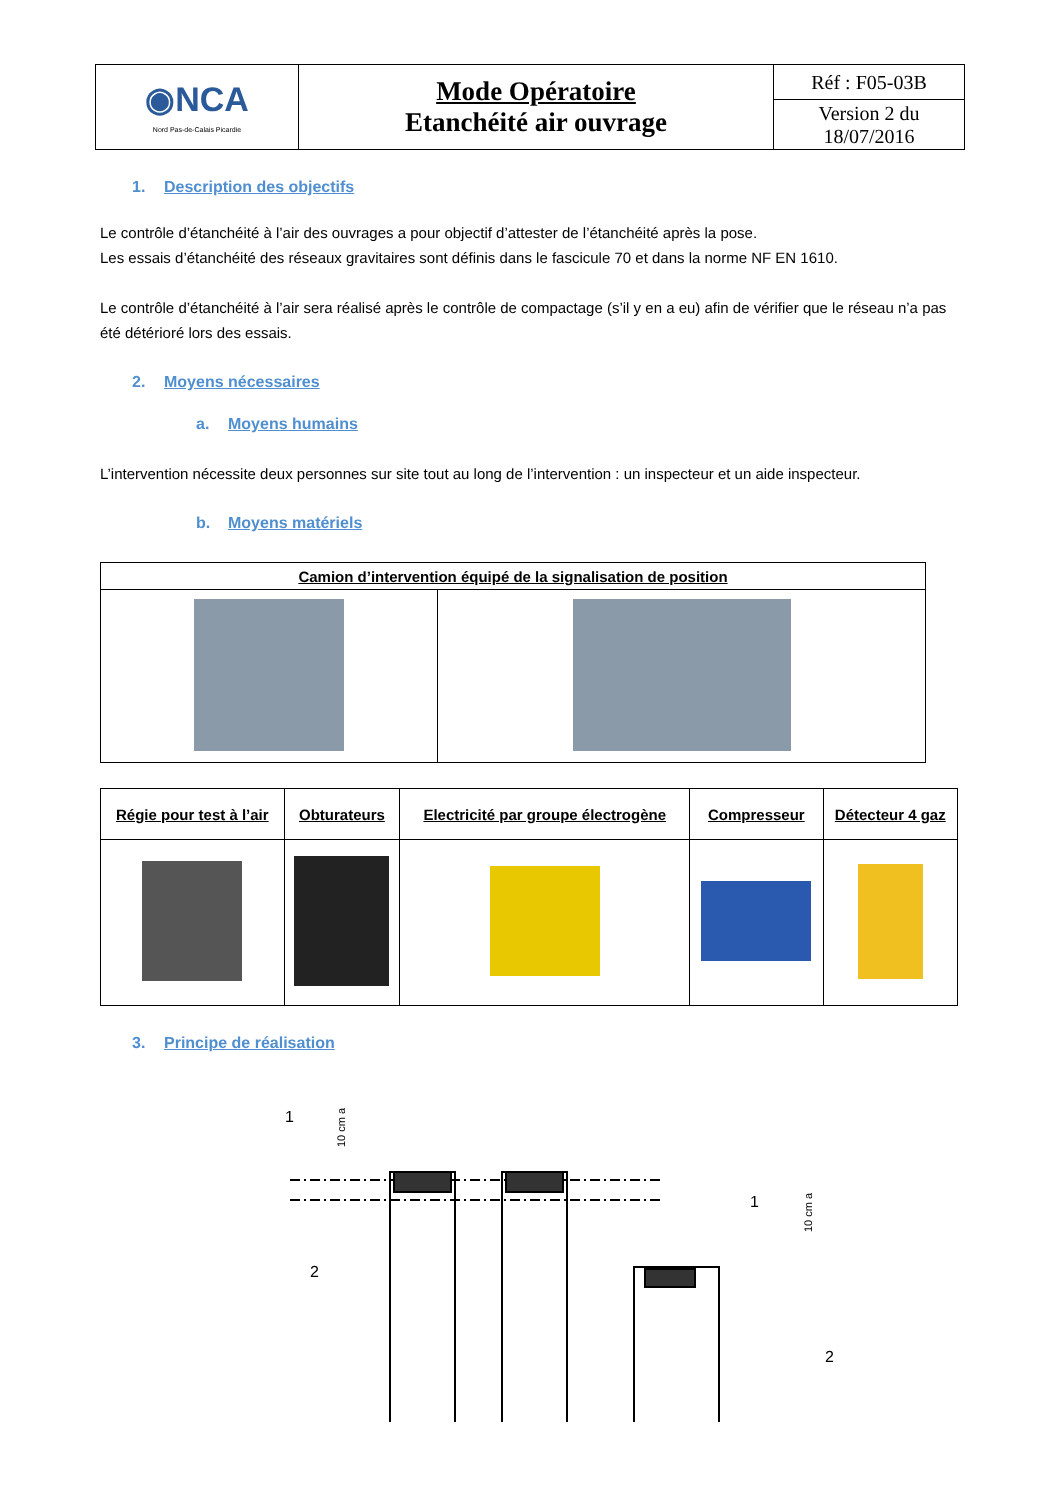| ◉NCA Nord Pas-de-Calais Picardie | Mode Opératoire Etanchéité air ouvrage | Réf : F05-03B |
| | | Version 2 du 18/07/2016 |
1. Description des objectifs
Le contrôle d’étanchéité à l’air des ouvrages a pour objectif d’attester de l’étanchéité après la pose.
Les essais d’étanchéité des réseaux gravitaires sont définis dans le fascicule 70 et dans la norme NF EN 1610.
Le contrôle d’étanchéité à l’air sera réalisé après le contrôle de compactage (s’il y en a eu) afin de vérifier que le réseau n’a pas été détérioré lors des essais.
2. Moyens nécessaires
a. Moyens humains
L’intervention nécessite deux personnes sur site tout au long de l’intervention : un inspecteur et un aide inspecteur.
b. Moyens matériels
| Camion d’intervention équipé de la signalisation de position | |
| --- | --- |
| Régie pour test à l’air | Obturateurs | Electricité par groupe électrogène | Compresseur | Détecteur 4 gaz |
| --- | --- | --- | --- | --- |
3. Principe de réalisation
1
2
1
2
10 cm a
10 cm a